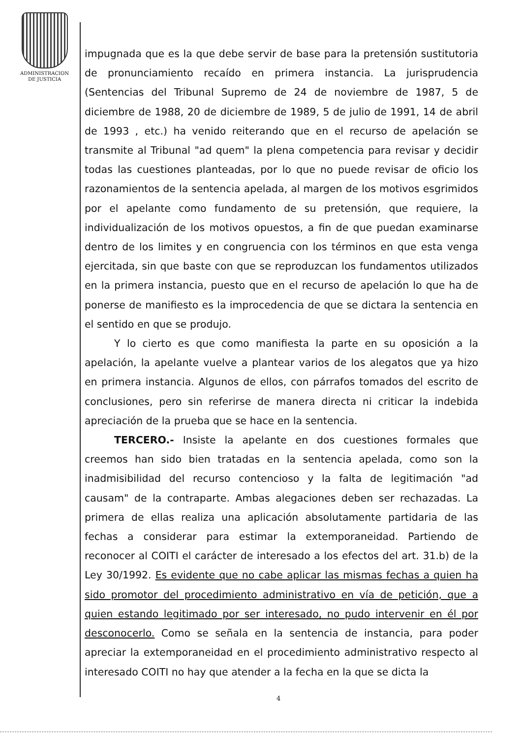ADMINISTRACION
DE JUSTICIA
impugnada que es la que debe servir de base para la pretensión sustitutoria de pronunciamiento recaído en primera instancia. La jurisprudencia (Sentencias del Tribunal Supremo de 24 de noviembre de 1987, 5 de diciembre de 1988, 20 de diciembre de 1989, 5 de julio de 1991, 14 de abril de 1993 , etc.) ha venido reiterando que en el recurso de apelación se transmite al Tribunal "ad quem" la plena competencia para revisar y decidir todas las cuestiones planteadas, por lo que no puede revisar de oficio los razonamientos de la sentencia apelada, al margen de los motivos esgrimidos por el apelante como fundamento de su pretensión, que requiere, la individualización de los motivos opuestos, a fin de que puedan examinarse dentro de los limites y en congruencia con los términos en que esta venga ejercitada, sin que baste con que se reproduzcan los fundamentos utilizados en la primera instancia, puesto que en el recurso de apelación lo que ha de ponerse de manifiesto es la improcedencia de que se dictara la sentencia en el sentido en que se produjo.
Y lo cierto es que como manifiesta la parte en su oposición a la apelación, la apelante vuelve a plantear varios de los alegatos que ya hizo en primera instancia. Algunos de ellos, con párrafos tomados del escrito de conclusiones, pero sin referirse de manera directa ni criticar la indebida apreciación de la prueba que se hace en la sentencia.
TERCERO.- Insiste la apelante en dos cuestiones formales que creemos han sido bien tratadas en la sentencia apelada, como son la inadmisibilidad del recurso contencioso y la falta de legitimación "ad causam" de la contraparte. Ambas alegaciones deben ser rechazadas. La primera de ellas realiza una aplicación absolutamente partidaria de las fechas a considerar para estimar la extemporaneidad. Partiendo de reconocer al COITI el carácter de interesado a los efectos del art. 31.b) de la Ley 30/1992. Es evidente que no cabe aplicar las mismas fechas a quien ha sido promotor del procedimiento administrativo en vía de petición, que a quien estando legitimado por ser interesado, no pudo intervenir en él por desconocerlo. Como se señala en la sentencia de instancia, para poder apreciar la extemporaneidad en el procedimiento administrativo respecto al interesado COITI no hay que atender a la fecha en la que se dicta la
4